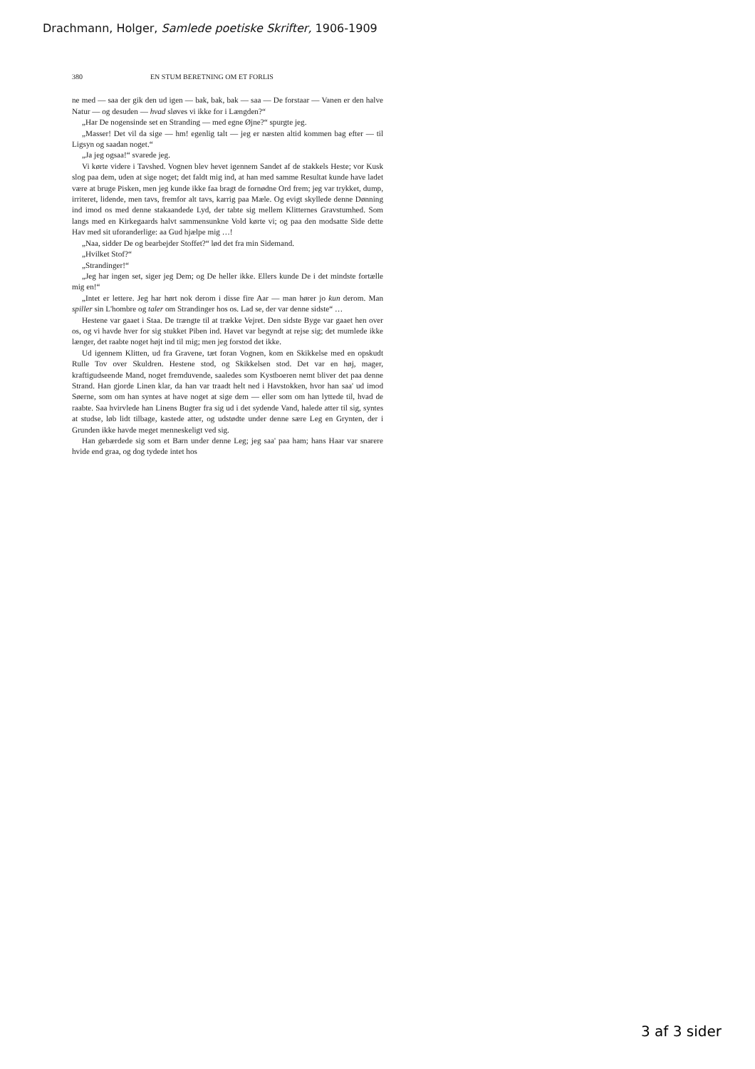Drachmann, Holger, Samlede poetiske Skrifter, 1906-1909
380 EN STUM BERETNING OM ET FORLIS
ne med — saa der gik den ud igen — bak, bak, bak — saa — De forstaar — Vanen er den halve Natur — og desuden — hvad sløves vi ikke for i Længden?“
„Har De nogensinde set en Stranding — med egne Øjne?“ spurgte jeg.
„Masser! Det vil da sige — hm! egenlig talt — jeg er næsten altid kommen bag efter — til Ligsyn og saadan noget.“
„Ja jeg ogsaa!“ svarede jeg.
Vi kørte videre i Tavshed. Vognen blev hevet igennem Sandet af de stakkels Heste; vor Kusk slog paa dem, uden at sige noget; det faldt mig ind, at han med samme Resultat kunde have ladet være at bruge Pisken, men jeg kunde ikke faa bragt de fornødne Ord frem; jeg var trykket, dump, irriteret, lidende, men tavs, fremfor alt tavs, karrig paa Mæle. Og evigt skyllede denne Dønning ind imod os med denne stakaandede Lyd, der tabte sig mellem Klitternes Gravstumhed. Som langs med en Kirkegaards halvt sammensunkne Vold kørte vi; og paa den modsatte Side dette Hav med sit uforanderlige: aa Gud hjælpe mig …!
„Naa, sidder De og bearbejder Stoffet?“ lød det fra min Sidemand.
„Hvilket Stof?“
„Strandinger!“
„Jeg har ingen set, siger jeg Dem; og De heller ikke. Ellers kunde De i det mindste fortælle mig en!“
„Intet er lettere. Jeg har hørt nok derom i disse fire Aar — man hører jo kun derom. Man spiller sin L'hombre og taler om Strandinger hos os. Lad se, der var denne sidste“ …
Hestene var gaaet i Staa. De trængte til at trække Vejret. Den sidste Byge var gaaet hen over os, og vi havde hver for sig stukket Piben ind. Havet var begyndt at rejse sig; det mumlede ikke længer, det raabte noget højt ind til mig; men jeg forstod det ikke.
Ud igennem Klitten, ud fra Gravene, tæt foran Vognen, kom en Skikkelse med en opskudt Rulle Tov over Skuldren. Hestene stod, og Skikkelsen stod. Det var en høj, mager, kraftigudseende Mand, noget fremduvende, saaledes som Kystboeren nemt bliver det paa denne Strand. Han gjorde Linen klar, da han var traadt helt ned i Havstokken, hvor han saa' ud imod Søerne, som om han syntes at have noget at sige dem — eller som om han lyttede til, hvad de raabte. Saa hvirvlede han Linens Bugter fra sig ud i det sydende Vand, halede atter til sig, syntes at studse, løb lidt tilbage, kastede atter, og udstødte under denne sære Leg en Grynten, der i Grunden ikke havde meget menneskeligt ved sig.
Han gebærdede sig som et Barn under denne Leg; jeg saa' paa ham; hans Haar var snarere hvide end graa, og dog tydede intet hos
3 af 3 sider